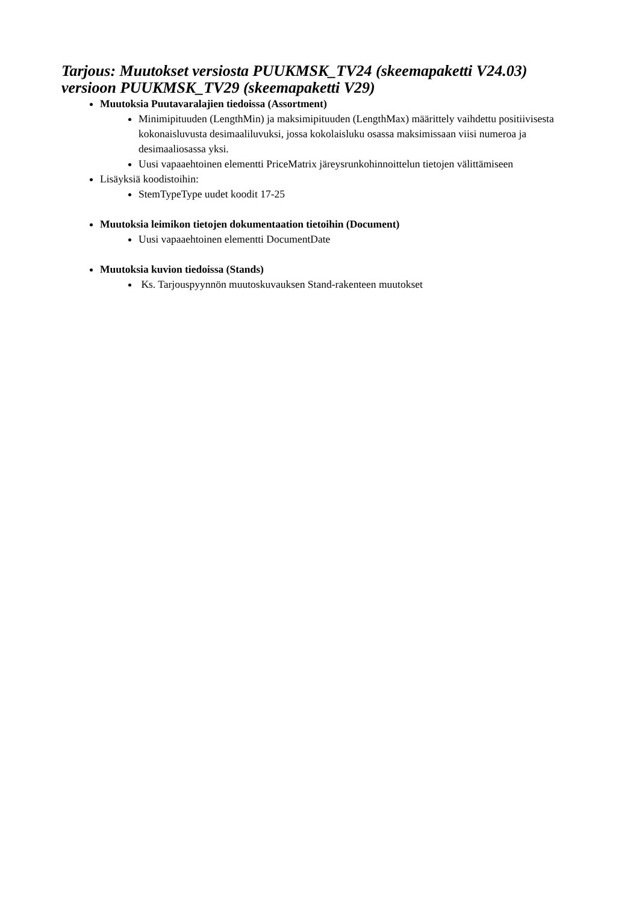Tarjous: Muutokset versiosta PUUKMSK_TV24 (skeemapaketti V24.03) versioon PUUKMSK_TV29 (skeemapaketti V29)
Muutoksia Puutavaralajien tiedoissa (Assortment)
Minimipituuden (LengthMin) ja maksimipituuden (LengthMax) määrittely vaihdettu positiivisesta kokonaisluvusta desimaaliluvuksi, jossa kokolaisluku osassa maksimissaan viisi numeroa ja desimaaliosassa yksi.
Uusi vapaaehtoinen elementti PriceMatrix järeysrunkohinnoittelun tietojen välittämiseen
Lisäyksiä koodistoihin:
StemTypeType uudet koodit 17-25
Muutoksia leimikon tietojen dokumentaation tietoihin (Document)
Uusi vapaaehtoinen elementti DocumentDate
Muutoksia kuvion tiedoissa (Stands)
Ks. Tarjouspyynnön muutoskuvauksen Stand-rakenteen muutokset